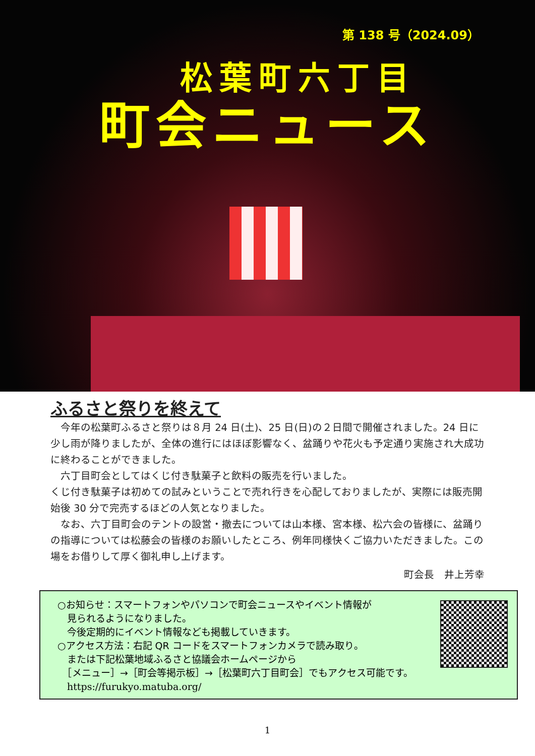第 138 号（2024.09）
松葉町六丁目
町会ニュース
ふるさと祭りを終えて
　今年の松葉町ふるさと祭りは８月 24 日(土)、25 日(日)の２日間で開催されました。24 日に少し雨が降りましたが、全体の進行にはほぼ影響なく、盆踊りや花火も予定通り実施され大成功に終わることができました。
　六丁目町会としてはくじ付き駄菓子と飲料の販売を行いました。
くじ付き駄菓子は初めての試みということで売れ行きを心配しておりましたが、実際には販売開始後 30 分で完売するほどの人気となりました。
　なお、六丁目町会のテントの設営・撤去については山本様、宮本様、松六会の皆様に、盆踊りの指導については松藤会の皆様のお願いしたところ、例年同様快くご協力いただきました。この場をお借りして厚く御礼申し上げます。
町会長　井上芳幸
○お知らせ：スマートフォンやパソコンで町会ニュースやイベント情報が
　見られるようになりました。
　今後定期的にイベント情報なども掲載していきます。
○アクセス方法：右記 QR コードをスマートフォンカメラで読み取り。
　または下記松葉地域ふるさと協議会ホームページから
　［メニュー］→［町会等掲示板］→［松葉町六丁目町会］でもアクセス可能です。
　https://furukyo.matuba.org/
1